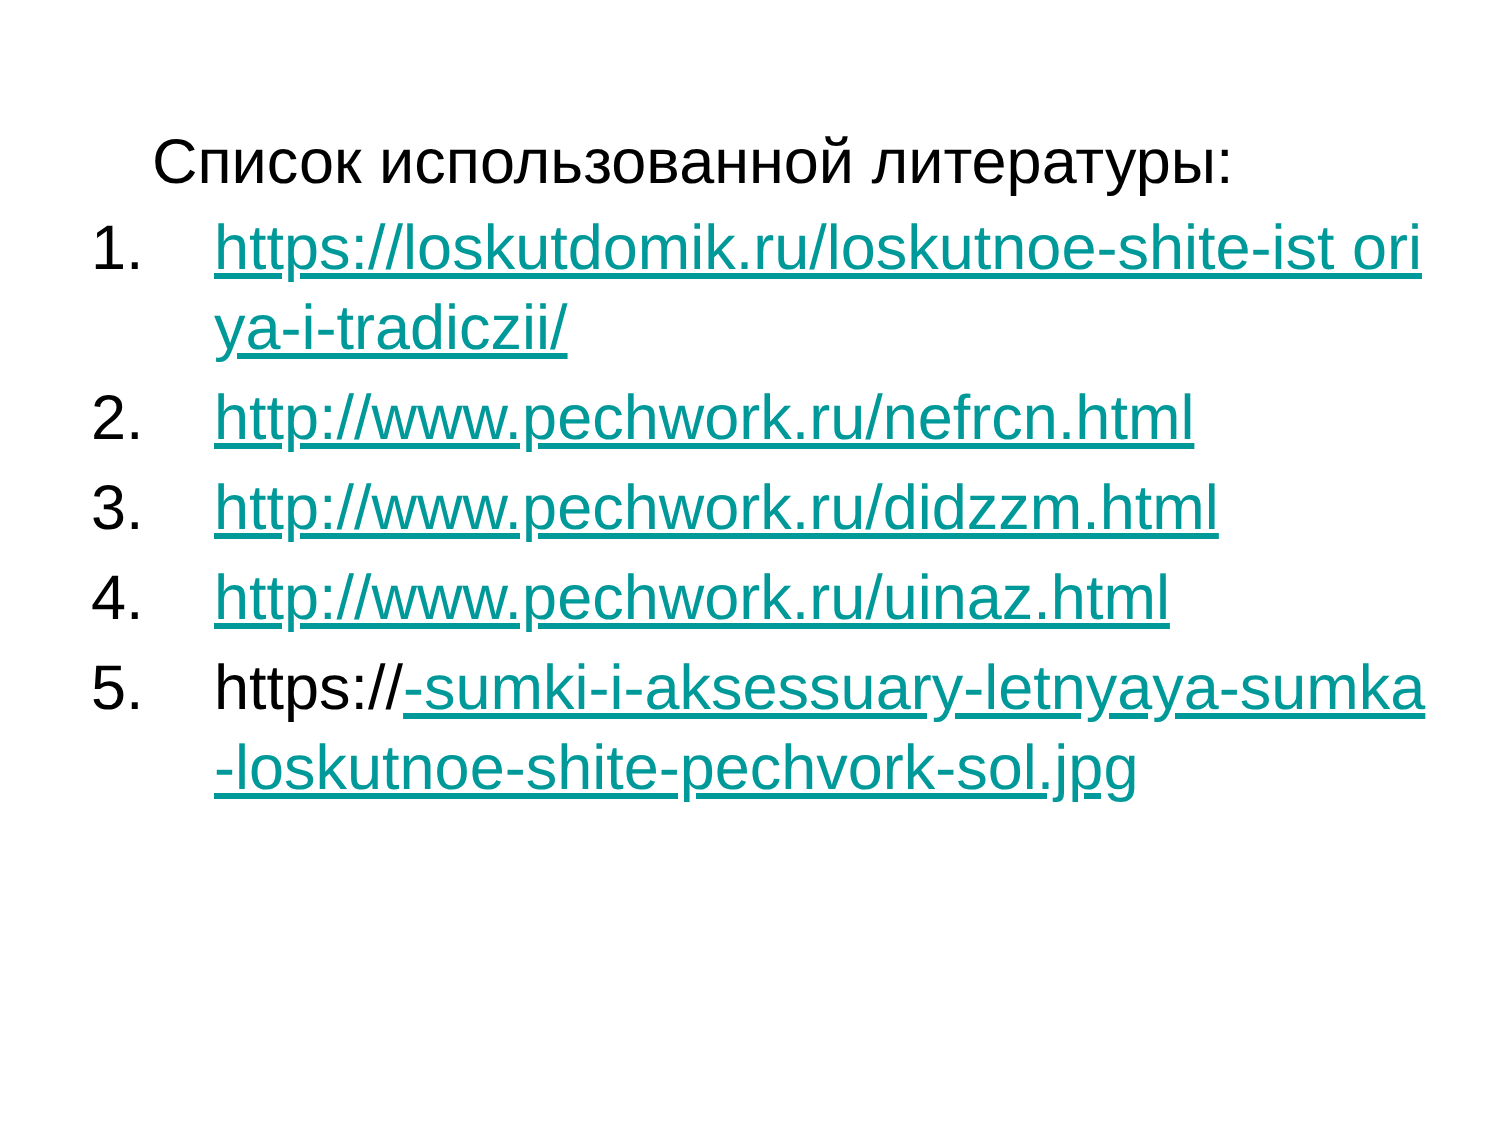Список использованной литературы:
1. https://loskutdomik.ru/loskutnoe-shite-ist oriya-i-tradiczii/
2. http://www.pechwork.ru/nefrcn.html
3. http://www.pechwork.ru/didzzm.html
4. http://www.pechwork.ru/uinaz.html
5. https://-sumki-i-aksessuary-letnyaya-sumka-loskutnoe-shite-pechvork-sol.jpg